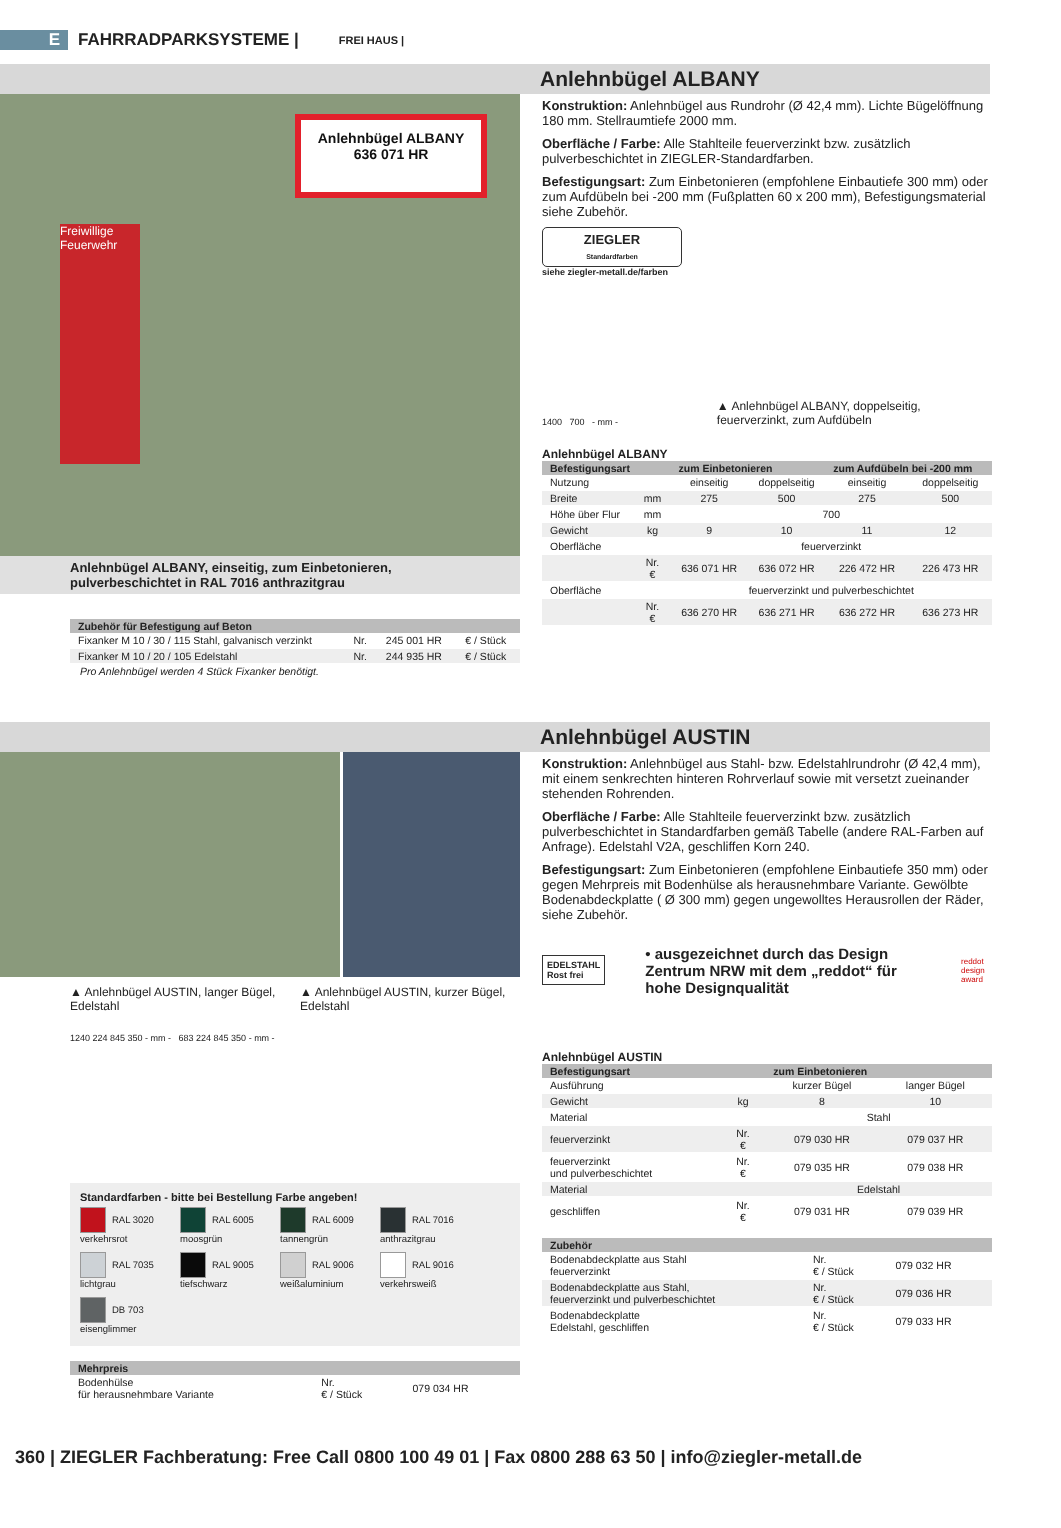E FAHRRADPARKSYSTEME | FREI HAUS |
Anlehnbügel ALBANY
Anlehnbügel ALBANY
636 071 HR
Freiwillige Feuerwehr
Anlehnbügel ALBANY, einseitig, zum Einbetonieren,
pulverbeschichtet in RAL 7016 anthrazitgrau
| Zubehör für Befestigung auf Beton | | | |
| --- | --- | --- | --- |
| Fixanker M 10 / 30 / 115 Stahl, galvanisch verzinkt | Nr. | 245 001 HR | € / Stück |
| Fixanker M 10 / 20 / 105 Edelstahl | Nr. | 244 935 HR | € / Stück |
Pro Anlehnbügel werden 4 Stück Fixanker benötigt.
Konstruktion: Anlehnbügel aus Rundrohr (Ø 42,4 mm). Lichte Bügelöffnung 180 mm. Stellraumtiefe 2000 mm.
Oberfläche / Farbe: Alle Stahlteile feuerverzinkt bzw. zusätzlich pulverbeschichtet in ZIEGLER-Standardfarben.
Befestigungsart: Zum Einbetonieren (empfohlene Einbautiefe 300 mm) oder zum Aufdübeln bei -200 mm (Fußplatten 60 x 200 mm), Befestigungsmaterial siehe Zubehör.
ZIEGLER
Standardfarben
siehe ziegler-metall.de/farben
1400 700 - mm -
▲ Anlehnbügel ALBANY, doppelseitig, feuerverzinkt, zum Aufdübeln
Anlehnbügel ALBANY
| Befestigungsart | | zum Einbetonieren | | zum Aufdübeln bei -200 mm | |
| --- | --- | --- | --- | --- | --- |
| Nutzung | | einseitig | doppelseitig | einseitig | doppelseitig |
| Breite | mm | 275 | 500 | 275 | 500 |
| Höhe über Flur | mm | 700 | | | |
| Gewicht | kg | 9 | 10 | 11 | 12 |
| Oberfläche | | feuerverzinkt | | | |
| | Nr. € | 636 071 HR | 636 072 HR | 226 472 HR | 226 473 HR |
| Oberfläche | | feuerverzinkt und pulverbeschichtet | | | |
| | Nr. € | 636 270 HR | 636 271 HR | 636 272 HR | 636 273 HR |
Anlehnbügel AUSTIN
▲ Anlehnbügel AUSTIN, langer Bügel, Edelstahl
▲ Anlehnbügel AUSTIN, kurzer Bügel, Edelstahl
1240 224 845 350 - mm - 683 224 845 350 - mm -
Standardfarben - bitte bei Bestellung Farbe angeben!
RAL 3020 verkehrsrot RAL 6005 moosgrün RAL 6009 tannengrün RAL 7016 anthrazitgrau RAL 7035 lichtgrau RAL 9005 tiefschwarz RAL 9006 weißaluminium RAL 9016 verkehrsweiß DB 703 eisenglimmer
| Mehrpreis | | |
| --- | --- | --- |
| Bodenhülse für herausnehmbare Variante | Nr. € / Stück | 079 034 HR |
Konstruktion: Anlehnbügel aus Stahl- bzw. Edelstahlrundrohr (Ø 42,4 mm), mit einem senkrechten hinteren Rohrverlauf sowie mit versetzt zueinander stehenden Rohrenden.
Oberfläche / Farbe: Alle Stahlteile feuerverzinkt bzw. zusätzlich pulverbeschichtet in Standardfarben gemäß Tabelle (andere RAL-Farben auf Anfrage). Edelstahl V2A, geschliffen Korn 240.
Befestigungsart: Zum Einbetonieren (empfohlene Einbautiefe 350 mm) oder gegen Mehrpreis mit Bodenhülse als herausnehmbare Variante. Gewölbte Bodenabdeckplatte ( Ø 300 mm) gegen ungewolltes Herausrollen der Räder, siehe Zubehör.
EDELSTAHL
Rost frei
• ausgezeichnet durch das Design Zentrum NRW mit dem „reddot“ für hohe Designqualität
reddot design award
Anlehnbügel AUSTIN
| Befestigungsart | | zum Einbetonieren | |
| --- | --- | --- | --- |
| Ausführung | | kurzer Bügel | langer Bügel |
| Gewicht | kg | 8 | 10 |
| Material | | Stahl | |
| feuerverzinkt | Nr. € | 079 030 HR | 079 037 HR |
| feuerverzinkt und pulverbeschichtet | Nr. € | 079 035 HR | 079 038 HR |
| Material | | Edelstahl | |
| geschliffen | Nr. € | 079 031 HR | 079 039 HR |
| Zubehör | | |
| --- | --- | --- |
| Bodenabdeckplatte aus Stahl feuerverzinkt | Nr. € / Stück | 079 032 HR |
| Bodenabdeckplatte aus Stahl, feuerverzinkt und pulverbeschichtet | Nr. € / Stück | 079 036 HR |
| Bodenabdeckplatte Edelstahl, geschliffen | Nr. € / Stück | 079 033 HR |
360 | ZIEGLER Fachberatung: Free Call 0800 100 49 01 | Fax 0800 288 63 50 | info@ziegler-metall.de